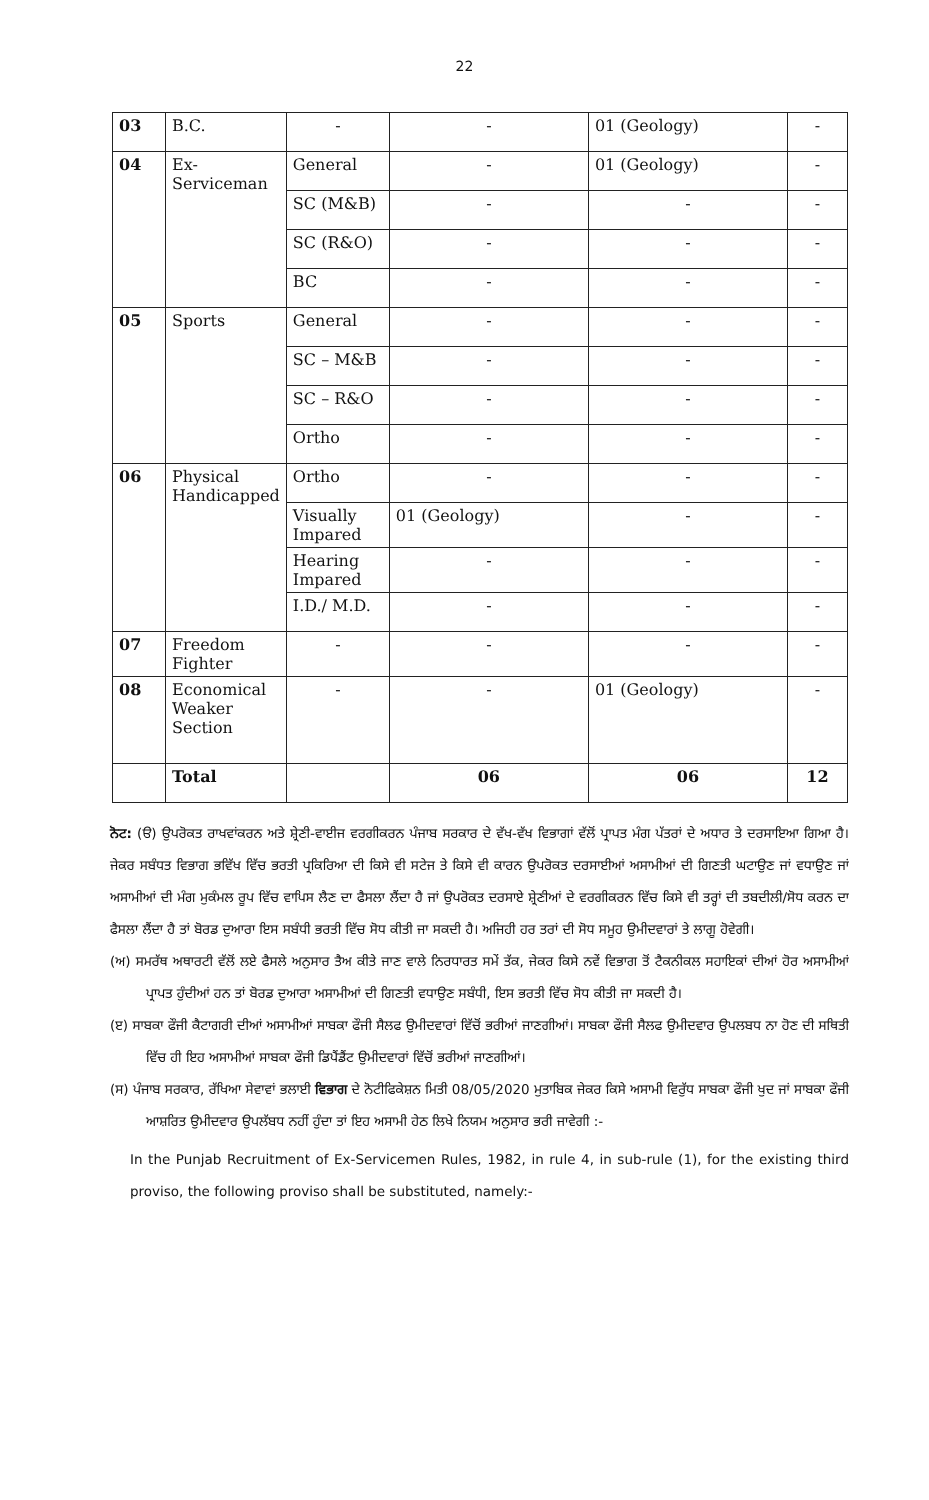22
| 03 | B.C. | - | - | 01 (Geology) | - |
| 04 | Ex-Serviceman | General | - | 01 (Geology) | - |
| | | SC (M&B) | - | - | - |
| | | SC (R&O) | - | - | - |
| | | BC | - | - | - |
| 05 | Sports | General | - | - | - |
| | | SC – M&B | - | - | - |
| | | SC – R&O | - | - | - |
| | | Ortho | - | - | - |
| 06 | Physical Handicapped | Ortho | - | - | - |
| | | Visually Impared | 01 (Geology) | - | - |
| | | Hearing Impared | - | - | - |
| | | I.D./ M.D. | - | - | - |
| 07 | Freedom Fighter | - | - | - | - |
| 08 | Economical Weaker Section | - | - | 01 (Geology) | - |
| | Total | | 06 | 06 | 12 |
ਨੋਟ: (ੳ) ਉਪਰੋਕਤ ਰਾਖਵਾਂਕਰਨ ਅਤੇ ਸ਼੍ਰੇਣੀ-ਵਾਈਜ ਵਰਗੀਕਰਨ ਪੰਜਾਬ ਸਰਕਾਰ ਦੇ ਵੱਖ-ਵੱਖ ਵਿਭਾਗਾਂ ਵੱਲੋਂ ਪ੍ਰਾਪਤ ਮੰਗ ਪੱਤਰਾਂ ਦੇ ਅਧਾਰ ਤੇ ਦਰਸਾਇਆ ਗਿਆ ਹੈ। ਜੇਕਰ ਸਬੰਧਤ ਵਿਭਾਗ ਭਵਿੱਖ ਵਿੱਚ ਭਰਤੀ ਪ੍ਰਕਿਰਿਆ ਦੀ ਕਿਸੇ ਵੀ ਸਟੇਜ ਤੇ ਕਿਸੇ ਵੀ ਕਾਰਨ ਉਪਰੋਕਤ ਦਰਸਾਈਆਂ ਅਸਾਮੀਆਂ ਦੀ ਗਿਣਤੀ ਘਟਾਉਣ ਜਾਂ ਵਧਾਉਣ ਜਾਂ ਅਸਾਮੀਆਂ ਦੀ ਮੰਗ ਮੁਕੰਮਲ ਰੂਪ ਵਿੱਚ ਵਾਪਿਸ ਲੈਣ ਦਾ ਫੈਸਲਾ ਲੈਂਦਾ ਹੈ ਜਾਂ ਉਪਰੋਕਤ ਦਰਸਾਏ ਸ਼੍ਰੇਣੀਆਂ ਦੇ ਵਰਗੀਕਰਨ ਵਿੱਚ ਕਿਸੇ ਵੀ ਤਰ੍ਹਾਂ ਦੀ ਤਬਦੀਲੀ/ਸੋਧ ਕਰਨ ਦਾ ਫੈਸਲਾ ਲੈਂਦਾ ਹੈ ਤਾਂ ਬੋਰਡ ਦੁਆਰਾ ਇਸ ਸਬੰਧੀ ਭਰਤੀ ਵਿੱਚ ਸੋਧ ਕੀਤੀ ਜਾ ਸਕਦੀ ਹੈ। ਅਜਿਹੀ ਹਰ ਤਰਾਂ ਦੀ ਸੋਧ ਸਮੂਹ ਉਮੀਦਵਾਰਾਂ ਤੇ ਲਾਗੂ ਹੋਵੇਗੀ।
(ਅ) ਸਮਰੱਥ ਅਥਾਰਟੀ ਵੱਲੋਂ ਲਏ ਫੈਸਲੇ ਅਨੁਸਾਰ ਤੈਅ ਕੀਤੇ ਜਾਣ ਵਾਲੇ ਨਿਰਧਾਰਤ ਸਮੇਂ ਤੱਕ, ਜੇਕਰ ਕਿਸੇ ਨਵੇਂ ਵਿਭਾਗ ਤੋਂ ਟੈਕਨੀਕਲ ਸਹਾਇਕਾਂ ਦੀਆਂ ਹੋਰ ਅਸਾਮੀਆਂ ਪ੍ਰਾਪਤ ਹੁੰਦੀਆਂ ਹਨ ਤਾਂ ਬੋਰਡ ਦੁਆਰਾ ਅਸਾਮੀਆਂ ਦੀ ਗਿਣਤੀ ਵਧਾਉਣ ਸਬੰਧੀ, ਇਸ ਭਰਤੀ ਵਿੱਚ ਸੋਧ ਕੀਤੀ ਜਾ ਸਕਦੀ ਹੈ।
(ੲ) ਸਾਬਕਾ ਫੌਜੀ ਕੈਟਾਗਰੀ ਦੀਆਂ ਅਸਾਮੀਆਂ ਸਾਬਕਾ ਫੌਜੀ ਸੈਲਫ ਉਮੀਦਵਾਰਾਂ ਵਿੱਚੋਂ ਭਰੀਆਂ ਜਾਣਗੀਆਂ। ਸਾਬਕਾ ਫੌਜੀ ਸੈਲਫ ਉਮੀਦਵਾਰ ਉਪਲਬਧ ਨਾ ਹੋਣ ਦੀ ਸਥਿਤੀ ਵਿੱਚ ਹੀ ਇਹ ਅਸਾਮੀਆਂ ਸਾਬਕਾ ਫੌਜੀ ਡਿਪੈਂਡੈਂਟ ਉਮੀਦਵਾਰਾਂ ਵਿੱਚੋਂ ਭਰੀਆਂ ਜਾਣਗੀਆਂ।
(ਸ) ਪੰਜਾਬ ਸਰਕਾਰ, ਰੱਖਿਆ ਸੇਵਾਵਾਂ ਭਲਾਈ ਵਿਭਾਗ ਦੇ ਨੋਟੀਫਿਕੇਸ਼ਨ ਮਿਤੀ 08/05/2020 ਮੁਤਾਬਿਕ ਜੇਕਰ ਕਿਸੇ ਅਸਾਮੀ ਵਿਰੁੱਧ ਸਾਬਕਾ ਫੌਜੀ ਖੁਦ ਜਾਂ ਸਾਬਕਾ ਫੌਜੀ ਆਸ਼ਰਿਤ ਉਮੀਦਵਾਰ ਉਪਲੱਬਧ ਨਹੀਂ ਹੁੰਦਾ ਤਾਂ ਇਹ ਅਸਾਮੀ ਹੇਠ ਲਿਖੇ ਨਿਯਮ ਅਨੁਸਾਰ ਭਰੀ ਜਾਵੇਗੀ :-
In the Punjab Recruitment of Ex-Servicemen Rules, 1982, in rule 4, in sub-rule (1), for the existing third proviso, the following proviso shall be substituted, namely:-